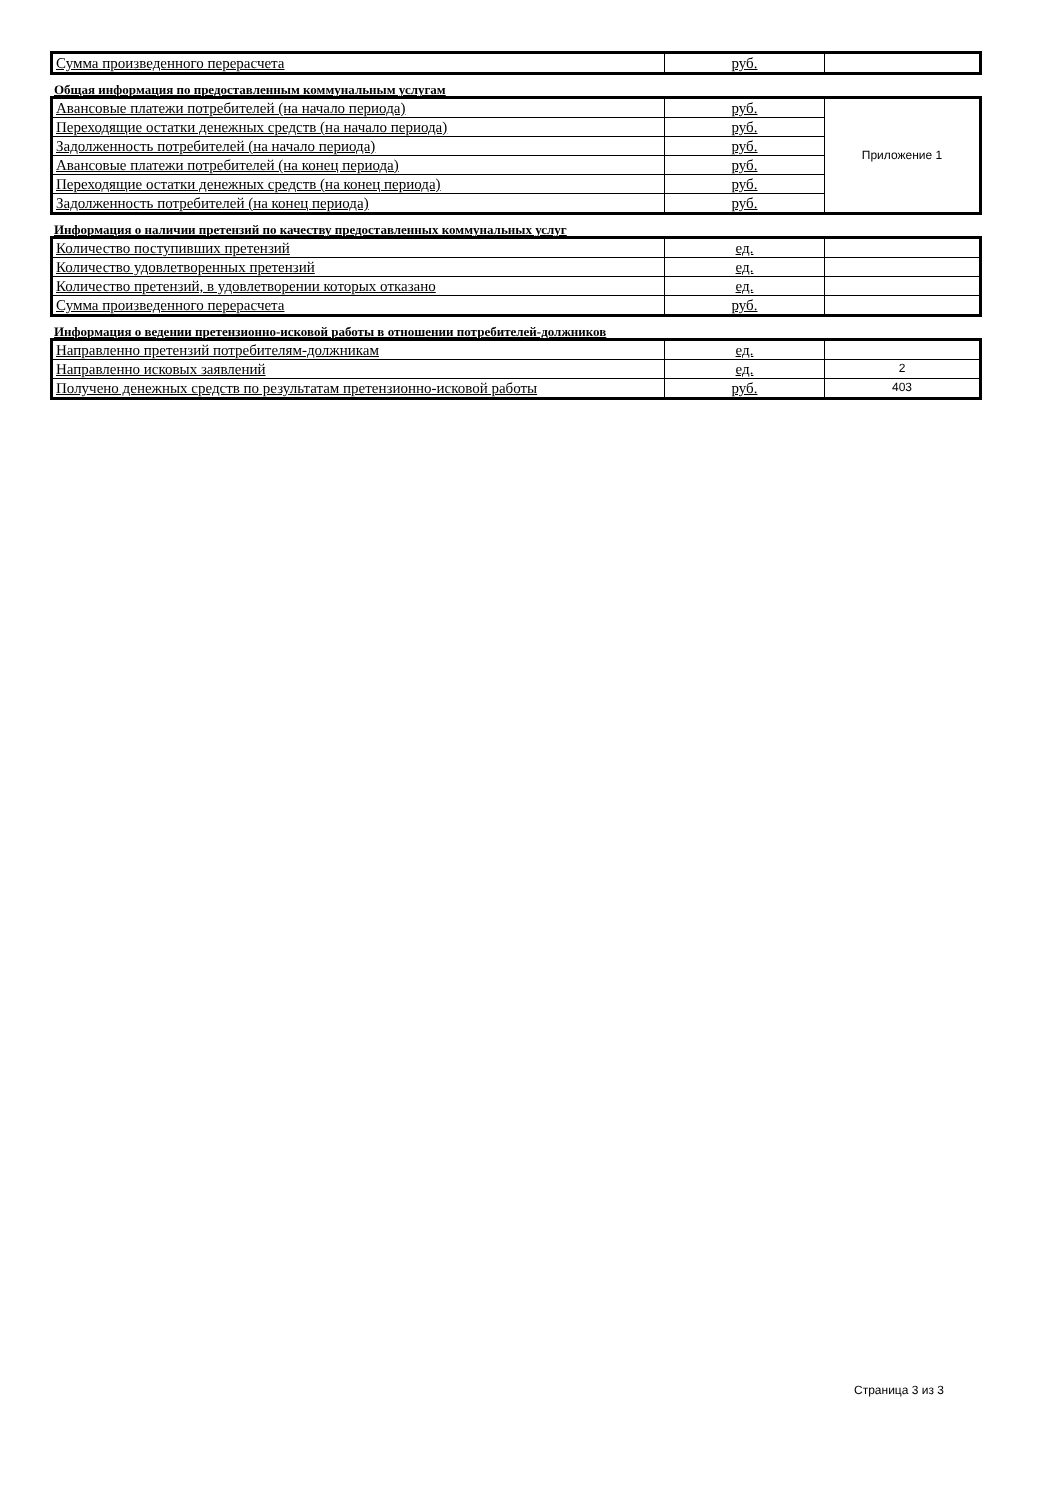| Сумма произведенного перерасчета | руб. | |
Общая информация по предоставленным коммунальным услугам
| Авансовые платежи потребителей (на начало периода) | руб. | Приложение 1 |
| Переходящие остатки денежных средств (на начало периода) | руб. | |
| Задолженность потребителей (на начало периода) | руб. | |
| Авансовые платежи потребителей (на конец периода) | руб. | |
| Переходящие остатки денежных средств (на конец периода) | руб. | |
| Задолженность потребителей (на конец периода) | руб. | |
Информация о наличии претензий по качеству предоставленных коммунальных услуг
| Количество поступивших претензий | ед. | |
| Количество удовлетворенных претензий | ед. | |
| Количество претензий, в удовлетворении которых отказано | ед. | |
| Сумма произведенного перерасчета | руб. | |
Информация о ведении претензионно-исковой работы в отношении потребителей-должников
| Направленно претензий потребителям-должникам | ед. | |
| Направленно исковых заявлений | ед. | 2 |
| Получено денежных средств по результатам претензионно-исковой работы | руб. | 403 |
Страница 3 из 3